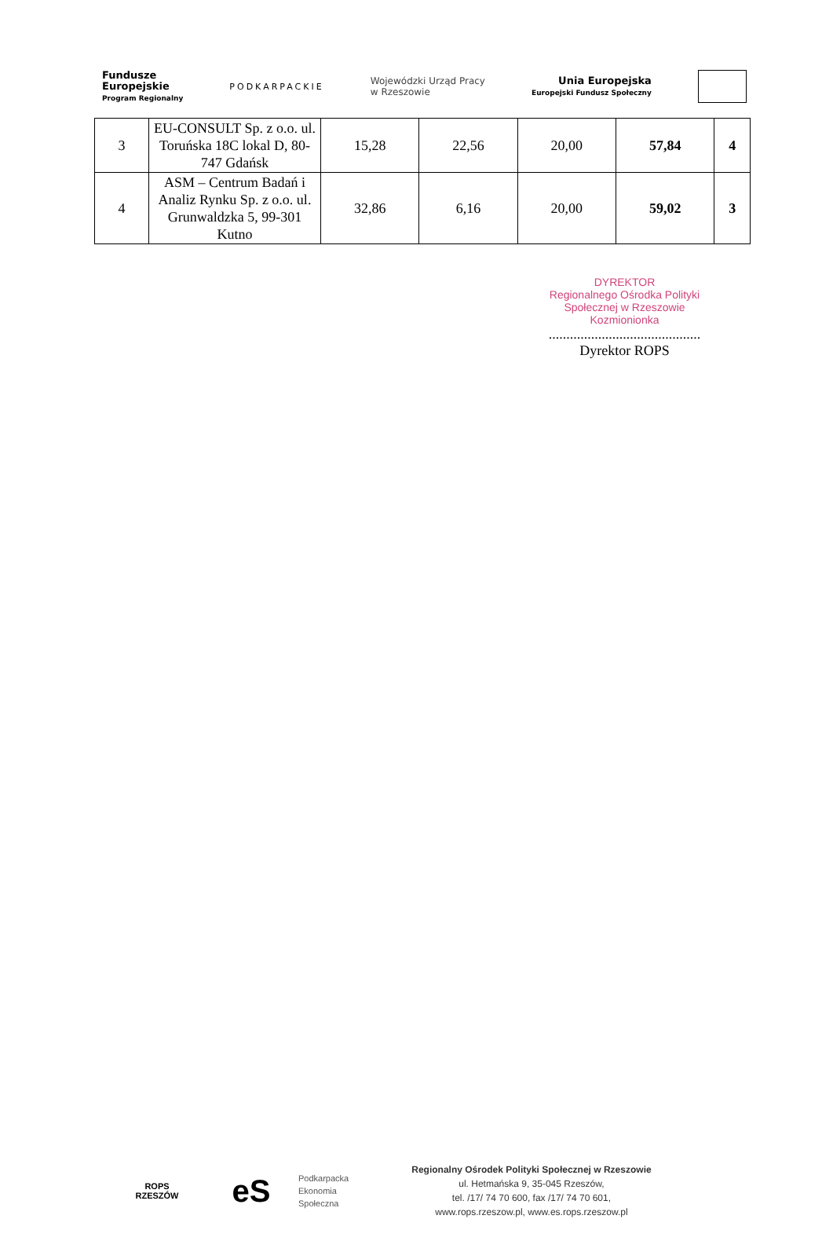Fundusze
Europejskie
Program Regionalny
PODKARPACKIE
Wojewódzki Urząd Pracy
w Rzeszowie
Unia Europejska
Europejski Fundusz Społeczny
| 3 | EU-CONSULT Sp. z o.o. ul. Toruńska 18C lokal D, 80-747 Gdańsk | 15,28 | 22,56 | 20,00 | 57,84 | 4 |
| 4 | ASM – Centrum Badań i Analiz Rynku Sp. z o.o. ul. Grunwaldzka 5, 99-301 Kutno | 32,86 | 6,16 | 20,00 | 59,02 | 3 |
DYREKTOR
Regionalnego Ośrodka Polityki
Społecznej w Rzeszowie
Kozmionionka
...........................................
Dyrektor ROPS
ROPS
RZESZÓW
eS
Podkarpacka
Ekonomia
Społeczna
Regionalny Ośrodek Polityki Społecznej w Rzeszowie
ul. Hetmańska 9, 35-045 Rzeszów,
tel. /17/ 74 70 600, fax /17/ 74 70 601,
www.rops.rzeszow.pl, www.es.rops.rzeszow.pl